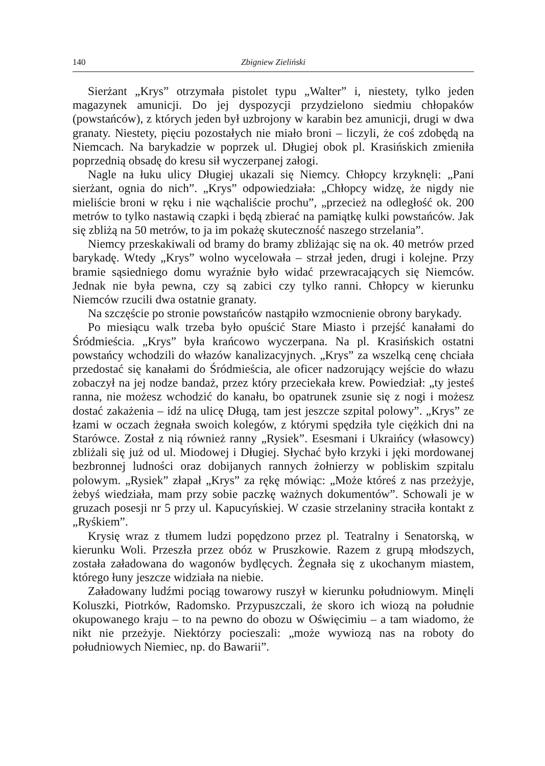140 Zbigniew Zieliński
Sierżant „Krys” otrzymała pistolet typu „Walter” i, niestety, tylko jeden magazynek amunicji. Do jej dyspozycji przydzielono siedmiu chłopaków (powstańców), z których jeden był uzbrojony w karabin bez amunicji, drugi w dwa granaty. Niestety, pięciu pozostałych nie miało broni – liczyli, że coś zdobędą na Niemcach. Na barykadzie w poprzek ul. Długiej obok pl. Krasińskich zmieniła poprzednią obsadę do kresu sił wyczerpanej załogi.
Nagle na łuku ulicy Długiej ukazali się Niemcy. Chłopcy krzyknęli: „Pani sierżant, ognia do nich”. „Krys” odpowiedziała: „Chłopcy widzę, że nigdy nie mieliście broni w ręku i nie wąchaliście prochu”, „przecież na odległość ok. 200 metrów to tylko nastawią czapki i będą zbierać na pamiątkę kulki powstańców. Jak się zbliżą na 50 metrów, to ja im pokażę skuteczność naszego strzelania”.
Niemcy przeskakiwali od bramy do bramy zbliżając się na ok. 40 metrów przed barykadę. Wtedy „Krys” wolno wycelowała – strzał jeden, drugi i kolejne. Przy bramie sąsiedniego domu wyraźnie było widać przewracających się Niemców. Jednak nie była pewna, czy są zabici czy tylko ranni. Chłopcy w kierunku Niemców rzucili dwa ostatnie granaty.
Na szczęście po stronie powstańców nastąpiło wzmocnienie obrony barykady.
Po miesiącu walk trzeba było opuścić Stare Miasto i przejść kanałami do Śródmieścia. „Krys” była krańcowo wyczerpana. Na pl. Krasińskich ostatni powstańcy wchodzili do włazów kanalizacyjnych. „Krys” za wszelką cenę chciała przedostać się kanałami do Śródmieścia, ale oficer nadzorujący wejście do włazu zobaczył na jej nodze bandaż, przez który przeciekała krew. Powiedział: „ty jesteś ranna, nie możesz wchodzić do kanału, bo opatrunek zsunie się z nogi i możesz dostać zakażenia – idź na ulicę Długą, tam jest jeszcze szpital polowy”. „Krys” ze łzami w oczach żegnała swoich kolegów, z którymi spędziła tyle ciężkich dni na Starówce. Został z nią również ranny „Rysiek”. Esesmani i Ukraińcy (własowcy) zbliżali się już od ul. Miodowej i Długiej. Słychać było krzyki i jęki mordowanej bezbronnej ludności oraz dobijanych rannych żołnierzy w pobliskim szpitalu polowym. „Rysiek” złapał „Krys” za rękę mówiąc: „Może któreś z nas przeżyje, żebyś wiedziała, mam przy sobie paczkę ważnych dokumentów”. Schowali je w gruzach posesji nr 5 przy ul. Kapucyńskiej. W czasie strzelaniny straciła kontakt z „Ryśkiem”.
Krysię wraz z tłumem ludzi popędzono przez pl. Teatralny i Senatorską, w kierunku Woli. Przeszła przez obóz w Pruszkowie. Razem z grupą młodszych, została załadowana do wagonów bydlęcych. Żegnała się z ukochanym miastem, którego łuny jeszcze widziała na niebie.
Załadowany ludźmi pociąg towarowy ruszył w kierunku południowym. Minęli Koluszki, Piotrków, Radomsko. Przypuszczali, że skoro ich wiozą na południe okupowanego kraju – to na pewno do obozu w Oświęcimiu – a tam wiadomo, że nikt nie przeżyje. Niektórzy pocieszali: „może wywiozą nas na roboty do południowych Niemiec, np. do Bawarii”.